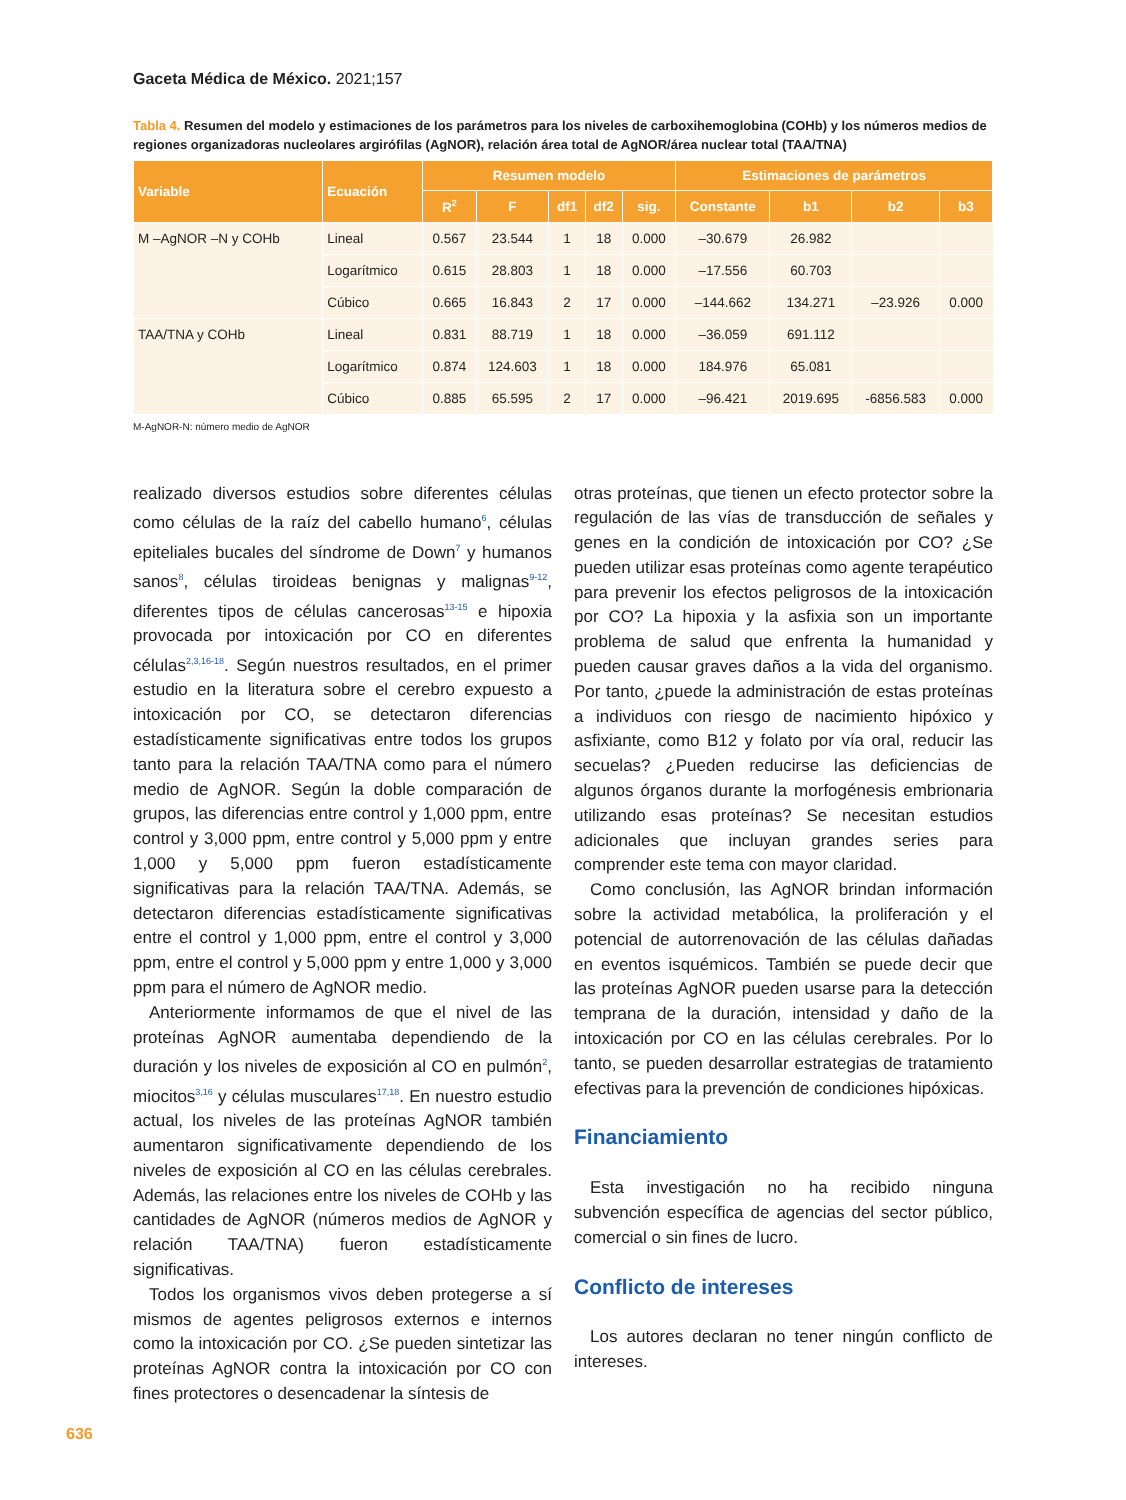Gaceta Médica de México. 2021;157
Tabla 4. Resumen del modelo y estimaciones de los parámetros para los niveles de carboxihemoglobina (COHb) y los números medios de regiones organizadoras nucleolares argirófilas (AgNOR), relación área total de AgNOR/área nuclear total (TAA/TNA)
| Variable | Ecuación | Resumen modelo | | | | | Estimaciones de parámetros | | | |
| --- | --- | --- | --- | --- | --- | --- | --- | --- | --- | --- |
| | | R<sup>2</sup> | F | df1 | df2 | sig. | Constante | b1 | b2 | b3 |
| M –AgNOR –N y COHb | Lineal | 0.567 | 23.544 | 1 | 18 | 0.000 | –30.679 | 26.982 | | |
| | Logarítmico | 0.615 | 28.803 | 1 | 18 | 0.000 | –17.556 | 60.703 | | |
| | Cúbico | 0.665 | 16.843 | 2 | 17 | 0.000 | –144.662 | 134.271 | –23.926 | 0.000 |
| TAA/TNA y COHb | Lineal | 0.831 | 88.719 | 1 | 18 | 0.000 | –36.059 | 691.112 | | |
| | Logarítmico | 0.874 | 124.603 | 1 | 18 | 0.000 | 184.976 | 65.081 | | |
| | Cúbico | 0.885 | 65.595 | 2 | 17 | 0.000 | –96.421 | 2019.695 | -6856.583 | 0.000 |
M-AgNOR-N: número medio de AgNOR
realizado diversos estudios sobre diferentes células como células de la raíz del cabello humano<sup>6</sup>, células epiteliales bucales del síndrome de Down<sup>7</sup> y humanos sanos<sup>8</sup>, células tiroideas benignas y malignas<sup>9-12</sup>, diferentes tipos de células cancerosas<sup>13-15</sup> e hipoxia provocada por intoxicación por CO en diferentes células<sup>2,3,16-18</sup>. Según nuestros resultados, en el primer estudio en la literatura sobre el cerebro expuesto a intoxicación por CO, se detectaron diferencias estadísticamente significativas entre todos los grupos tanto para la relación TAA/TNA como para el número medio de AgNOR. Según la doble comparación de grupos, las diferencias entre control y 1,000 ppm, entre control y 3,000 ppm, entre control y 5,000 ppm y entre 1,000 y 5,000 ppm fueron estadísticamente significativas para la relación TAA/TNA. Además, se detectaron diferencias estadísticamente significativas entre el control y 1,000 ppm, entre el control y 3,000 ppm, entre el control y 5,000 ppm y entre 1,000 y 3,000 ppm para el número de AgNOR medio.
Anteriormente informamos de que el nivel de las proteínas AgNOR aumentaba dependiendo de la duración y los niveles de exposición al CO en pulmón<sup>2</sup>, miocitos<sup>3,16</sup> y células musculares<sup>17,18</sup>. En nuestro estudio actual, los niveles de las proteínas AgNOR también aumentaron significativamente dependiendo de los niveles de exposición al CO en las células cerebrales. Además, las relaciones entre los niveles de COHb y las cantidades de AgNOR (números medios de AgNOR y relación TAA/TNA) fueron estadísticamente significativas.
Todos los organismos vivos deben protegerse a sí mismos de agentes peligrosos externos e internos como la intoxicación por CO. ¿Se pueden sintetizar las proteínas AgNOR contra la intoxicación por CO con fines protectores o desencadenar la síntesis de
otras proteínas, que tienen un efecto protector sobre la regulación de las vías de transducción de señales y genes en la condición de intoxicación por CO? ¿Se pueden utilizar esas proteínas como agente terapéutico para prevenir los efectos peligrosos de la intoxicación por CO? La hipoxia y la asfixia son un importante problema de salud que enfrenta la humanidad y pueden causar graves daños a la vida del organismo. Por tanto, ¿puede la administración de estas proteínas a individuos con riesgo de nacimiento hipóxico y asfixiante, como B12 y folato por vía oral, reducir las secuelas? ¿Pueden reducirse las deficiencias de algunos órganos durante la morfogénesis embrionaria utilizando esas proteínas? Se necesitan estudios adicionales que incluyan grandes series para comprender este tema con mayor claridad.
Como conclusión, las AgNOR brindan información sobre la actividad metabólica, la proliferación y el potencial de autorrenovación de las células dañadas en eventos isquémicos. También se puede decir que las proteínas AgNOR pueden usarse para la detección temprana de la duración, intensidad y daño de la intoxicación por CO en las células cerebrales. Por lo tanto, se pueden desarrollar estrategias de tratamiento efectivas para la prevención de condiciones hipóxicas.
Financiamiento
Esta investigación no ha recibido ninguna subvención específica de agencias del sector público, comercial o sin fines de lucro.
Conflicto de intereses
Los autores declaran no tener ningún conflicto de intereses.
636